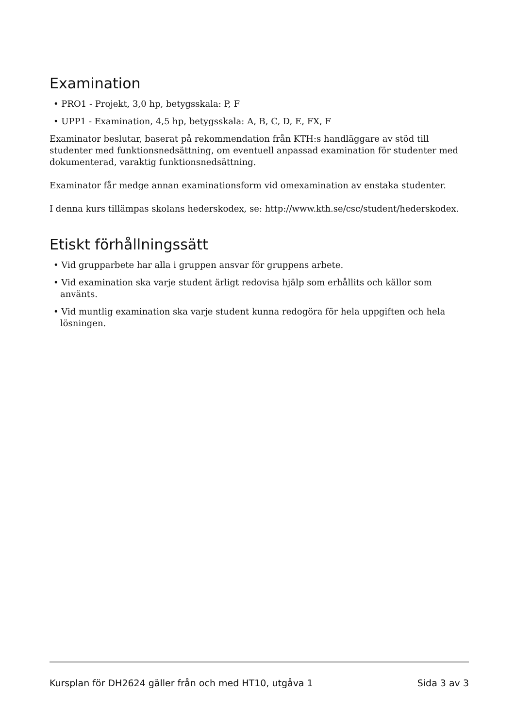Examination
• PRO1 - Projekt, 3,0 hp, betygsskala: P, F
• UPP1 - Examination, 4,5 hp, betygsskala: A, B, C, D, E, FX, F
Examinator beslutar, baserat på rekommendation från KTH:s handläggare av stöd till studenter med funktionsnedsättning, om eventuell anpassad examination för studenter med dokumenterad, varaktig funktionsnedsättning.
Examinator får medge annan examinationsform vid omexamination av enstaka studenter.
I denna kurs tillämpas skolans hederskodex, se: http://www.kth.se/csc/student/hederskodex.
Etiskt förhållningssätt
• Vid grupparbete har alla i gruppen ansvar för gruppens arbete.
• Vid examination ska varje student ärligt redovisa hjälp som erhållits och källor som använts.
• Vid muntlig examination ska varje student kunna redogöra för hela uppgiften och hela lösningen.
Kursplan för DH2624 gäller från och med HT10, utgåva 1 Sida 3 av 3